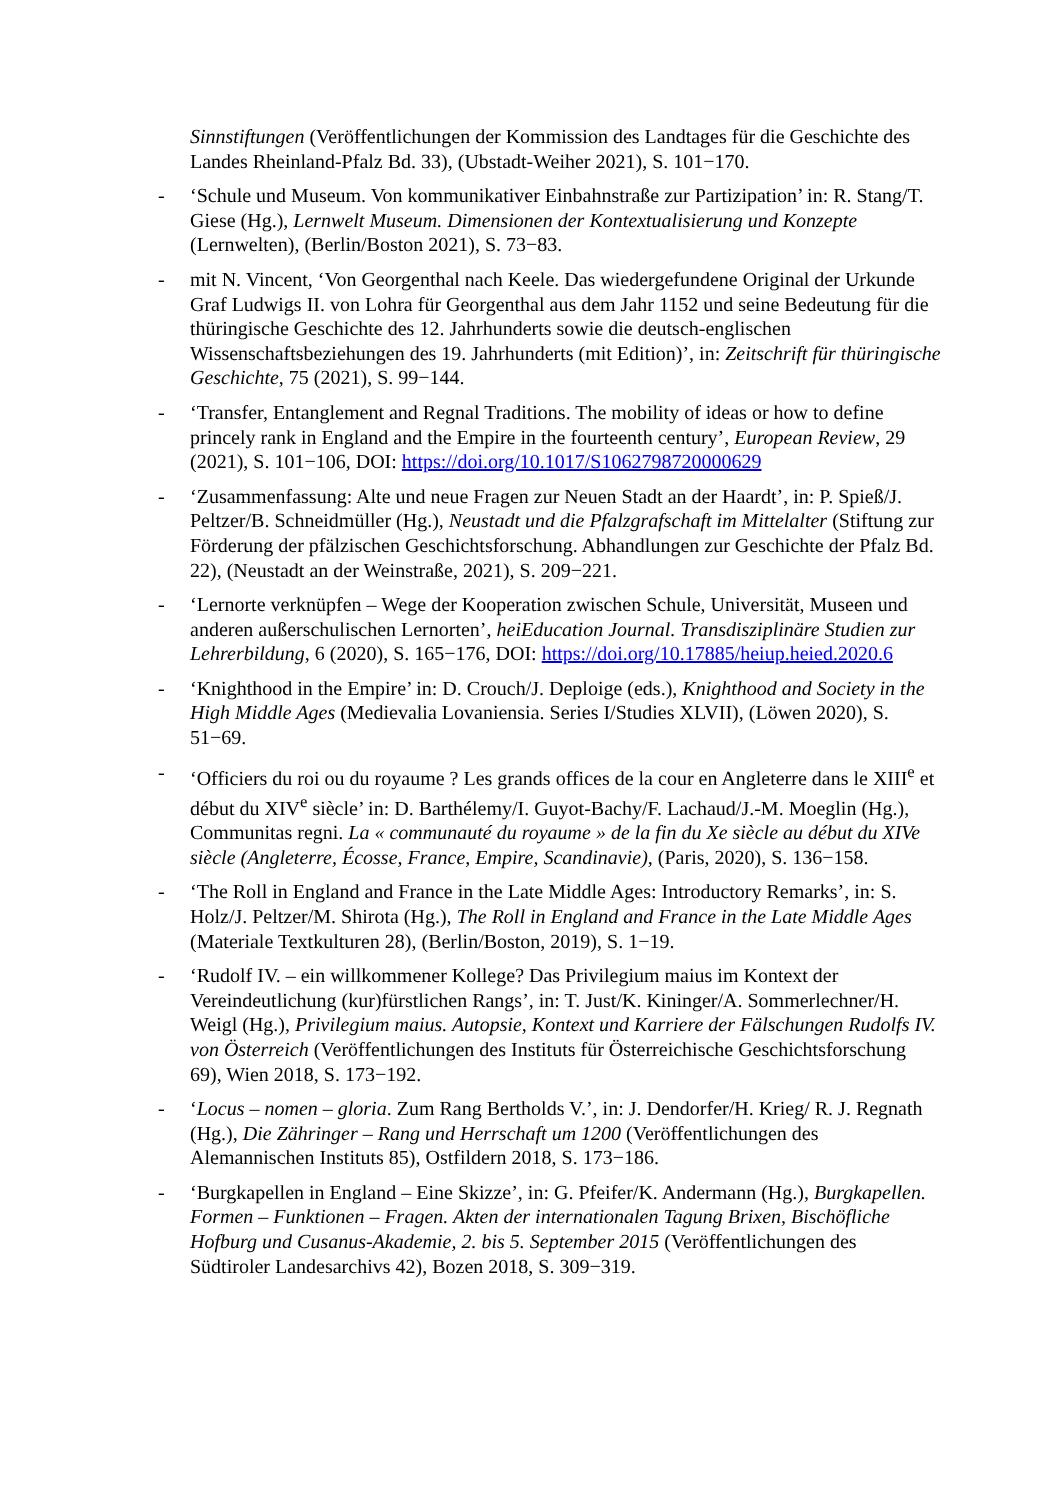Sinnstiftungen (Veröffentlichungen der Kommission des Landtages für die Geschichte des Landes Rheinland-Pfalz Bd. 33), (Ubstadt-Weiher 2021), S. 101−170.
- ‘Schule und Museum. Von kommunikativer Einbahnstraße zur Partizipation’ in: R. Stang/T. Giese (Hg.), Lernwelt Museum. Dimensionen der Kontextualisierung und Konzepte (Lernwelten), (Berlin/Boston 2021), S. 73−83.
- mit N. Vincent, ‘Von Georgenthal nach Keele. Das wiedergefundene Original der Urkunde Graf Ludwigs II. von Lohra für Georgenthal aus dem Jahr 1152 und seine Bedeutung für die thüringische Geschichte des 12. Jahrhunderts sowie die deutsch-englischen Wissenschaftsbeziehungen des 19. Jahrhunderts (mit Edition)’, in: Zeitschrift für thüringische Geschichte, 75 (2021), S. 99−144.
- ‘Transfer, Entanglement and Regnal Traditions. The mobility of ideas or how to define princely rank in England and the Empire in the fourteenth century’, European Review, 29 (2021), S. 101−106, DOI: https://doi.org/10.1017/S1062798720000629
- ‘Zusammenfassung: Alte und neue Fragen zur Neuen Stadt an der Haardt’, in: P. Spieß/J. Peltzer/B. Schneidmüller (Hg.), Neustadt und die Pfalzgrafschaft im Mittelalter (Stiftung zur Förderung der pfälzischen Geschichtsforschung. Abhandlungen zur Geschichte der Pfalz Bd. 22), (Neustadt an der Weinstraße, 2021), S. 209−221.
- ‘Lernorte verknüpfen – Wege der Kooperation zwischen Schule, Universität, Museen und anderen außerschulischen Lernorten’, heiEducation Journal. Transdisziplinäre Studien zur Lehrerbildung, 6 (2020), S. 165−176, DOI: https://doi.org/10.17885/heiup.heied.2020.6
- ‘Knighthood in the Empire’ in: D. Crouch/J. Deploige (eds.), Knighthood and Society in the High Middle Ages (Medievalia Lovaniensia. Series I/Studies XLVII), (Löwen 2020), S. 51−69.
- ‘Officiers du roi ou du royaume ? Les grands offices de la cour en Angleterre dans le XIII<sup>e</sup> et début du XIV<sup>e</sup> siècle’ in: D. Barthélemy/I. Guyot-Bachy/F. Lachaud/J.-M. Moeglin (Hg.), Communitas regni. La « communauté du royaume » de la fin du Xe siècle au début du XIVe siècle (Angleterre, Écosse, France, Empire, Scandinavie), (Paris, 2020), S. 136−158.
- ‘The Roll in England and France in the Late Middle Ages: Introductory Remarks’, in: S. Holz/J. Peltzer/M. Shirota (Hg.), The Roll in England and France in the Late Middle Ages (Materiale Textkulturen 28), (Berlin/Boston, 2019), S. 1−19.
- ‘Rudolf IV. – ein willkommener Kollege? Das Privilegium maius im Kontext der Vereindeutlichung (kur)fürstlichen Rangs’, in: T. Just/K. Kininger/A. Sommerlechner/H. Weigl (Hg.), Privilegium maius. Autopsie, Kontext und Karriere der Fälschungen Rudolfs IV. von Österreich (Veröffentlichungen des Instituts für Österreichische Geschichtsforschung 69), Wien 2018, S. 173−192.
- ‘Locus – nomen – gloria. Zum Rang Bertholds V.’, in: J. Dendorfer/H. Krieg/ R. J. Regnath (Hg.), Die Zähringer – Rang und Herrschaft um 1200 (Veröffentlichungen des Alemannischen Instituts 85), Ostfildern 2018, S. 173−186.
- ‘Burgkapellen in England – Eine Skizze’, in: G. Pfeifer/K. Andermann (Hg.), Burgkapellen. Formen – Funktionen – Fragen. Akten der internationalen Tagung Brixen, Bischöfliche Hofburg und Cusanus-Akademie, 2. bis 5. September 2015 (Veröffentlichungen des Südtiroler Landesarchivs 42), Bozen 2018, S. 309−319.